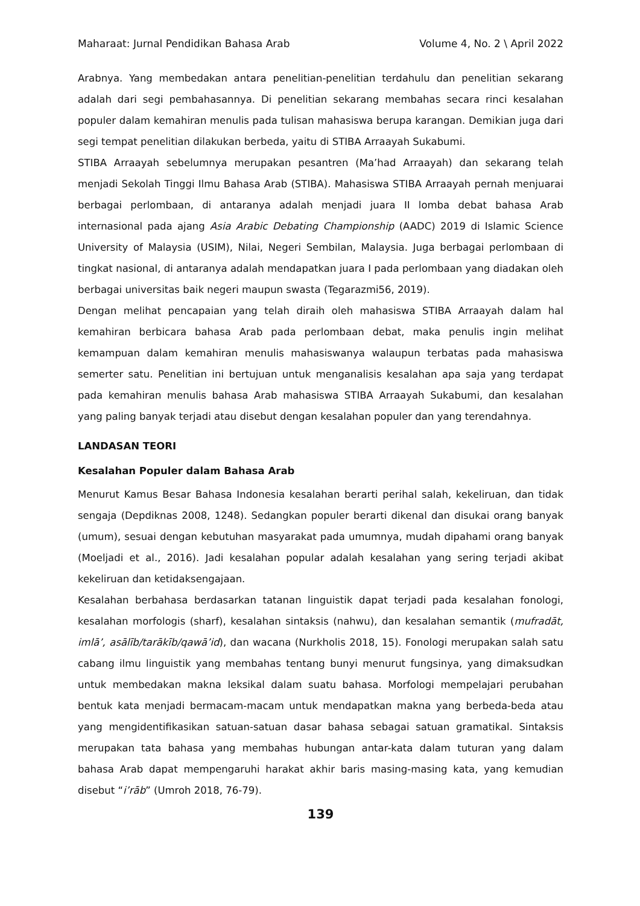Maharaat: Jurnal Pendidikan Bahasa Arab Volume 4, No. 2 \ April 2022
Arabnya. Yang membedakan antara penelitian-penelitian terdahulu dan penelitian sekarang adalah dari segi pembahasannya. Di penelitian sekarang membahas secara rinci kesalahan populer dalam kemahiran menulis pada tulisan mahasiswa berupa karangan. Demikian juga dari segi tempat penelitian dilakukan berbeda, yaitu di STIBA Arraayah Sukabumi.
STIBA Arraayah sebelumnya merupakan pesantren (Ma’had Arraayah) dan sekarang telah menjadi Sekolah Tinggi Ilmu Bahasa Arab (STIBA). Mahasiswa STIBA Arraayah pernah menjuarai berbagai perlombaan, di antaranya adalah menjadi juara II lomba debat bahasa Arab internasional pada ajang Asia Arabic Debating Championship (AADC) 2019 di Islamic Science University of Malaysia (USIM), Nilai, Negeri Sembilan, Malaysia. Juga berbagai perlombaan di tingkat nasional, di antaranya adalah mendapatkan juara I pada perlombaan yang diadakan oleh berbagai universitas baik negeri maupun swasta (Tegarazmi56, 2019).
Dengan melihat pencapaian yang telah diraih oleh mahasiswa STIBA Arraayah dalam hal kemahiran berbicara bahasa Arab pada perlombaan debat, maka penulis ingin melihat kemampuan dalam kemahiran menulis mahasiswanya walaupun terbatas pada mahasiswa semerter satu. Penelitian ini bertujuan untuk menganalisis kesalahan apa saja yang terdapat pada kemahiran menulis bahasa Arab mahasiswa STIBA Arraayah Sukabumi, dan kesalahan yang paling banyak terjadi atau disebut dengan kesalahan populer dan yang terendahnya.
LANDASAN TEORI
Kesalahan Populer dalam Bahasa Arab
Menurut Kamus Besar Bahasa Indonesia kesalahan berarti perihal salah, kekeliruan, dan tidak sengaja (Depdiknas 2008, 1248). Sedangkan populer berarti dikenal dan disukai orang banyak (umum), sesuai dengan kebutuhan masyarakat pada umumnya, mudah dipahami orang banyak (Moeljadi et al., 2016). Jadi kesalahan popular adalah kesalahan yang sering terjadi akibat kekeliruan dan ketidaksengajaan.
Kesalahan berbahasa berdasarkan tatanan linguistik dapat terjadi pada kesalahan fonologi, kesalahan morfologis (sharf), kesalahan sintaksis (nahwu), dan kesalahan semantik (mufradāt, imlā’, asālīb/tarākīb/qawā’id), dan wacana (Nurkholis 2018, 15). Fonologi merupakan salah satu cabang ilmu linguistik yang membahas tentang bunyi menurut fungsinya, yang dimaksudkan untuk membedakan makna leksikal dalam suatu bahasa. Morfologi mempelajari perubahan bentuk kata menjadi bermacam-macam untuk mendapatkan makna yang berbeda-beda atau yang mengidentifikasikan satuan-satuan dasar bahasa sebagai satuan gramatikal. Sintaksis merupakan tata bahasa yang membahas hubungan antar-kata dalam tuturan yang dalam bahasa Arab dapat mempengaruhi harakat akhir baris masing-masing kata, yang kemudian disebut “i’rāb” (Umroh 2018, 76-79).
139